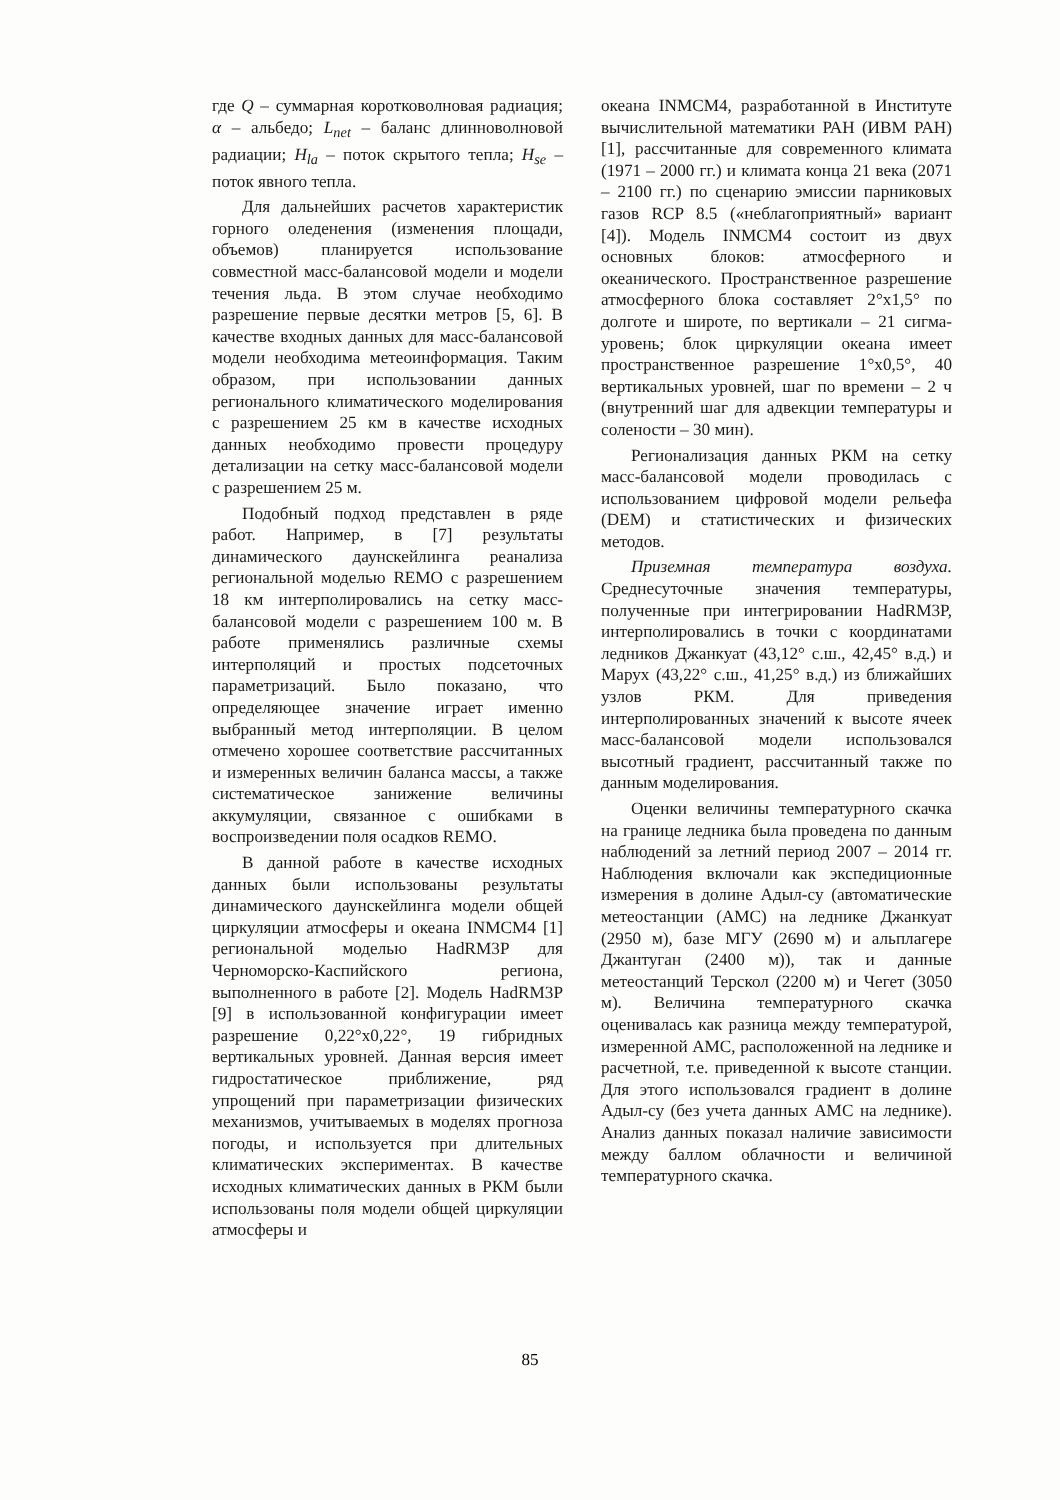где Q – суммарная коротковолновая радиация; α – альбедо; L<sub>net</sub> – баланс длинноволновой радиации; H<sub>la</sub> – поток скрытого тепла; H<sub>se</sub> – поток явного тепла.
Для дальнейших расчетов характеристик горного оледенения (изменения площади, объемов) планируется использование совместной масс-балансовой модели и модели течения льда. В этом случае необходимо разрешение первые десятки метров [5, 6]. В качестве входных данных для масс-балансовой модели необходима метеоинформация. Таким образом, при использовании данных регионального климатического моделирования с разрешением 25 км в качестве исходных данных необходимо провести процедуру детализации на сетку масс-балансовой модели с разрешением 25 м.
Подобный подход представлен в ряде работ. Например, в [7] результаты динамического даунскейлинга реанализа региональной моделью REMO с разрешением 18 км интерполировались на сетку масс-балансовой модели с разрешением 100 м. В работе применялись различные схемы интерполяций и простых подсеточных параметризаций. Было показано, что определяющее значение играет именно выбранный метод интерполяции. В целом отмечено хорошее соответствие рассчитанных и измеренных величин баланса массы, а также систематическое занижение величины аккумуляции, связанное с ошибками в воспроизведении поля осадков REMO.
В данной работе в качестве исходных данных были использованы результаты динамического даунскейлинга модели общей циркуляции атмосферы и океана INMCM4 [1] региональной моделью HadRM3P для Черноморско-Каспийского региона, выполненного в работе [2]. Модель HadRM3P [9] в использованной конфигурации имеет разрешение 0,22°x0,22°, 19 гибридных вертикальных уровней. Данная версия имеет гидростатическое приближение, ряд упрощений при параметризации физических механизмов, учитываемых в моделях прогноза погоды, и используется при длительных климатических экспериментах. В качестве исходных климатических данных в РКМ были использованы поля модели общей циркуляции атмосферы и
океана INMCM4, разработанной в Институте вычислительной математики РАН (ИВМ РАН) [1], рассчитанные для современного климата (1971 – 2000 гг.) и климата конца 21 века (2071 – 2100 гг.) по сценарию эмиссии парниковых газов RCP 8.5 («неблагоприятный» вариант [4]). Модель INMCM4 состоит из двух основных блоков: атмосферного и океанического. Пространственное разрешение атмосферного блока составляет 2°x1,5° по долготе и широте, по вертикали – 21 сигма-уровень; блок циркуляции океана имеет пространственное разрешение 1°x0,5°, 40 вертикальных уровней, шаг по времени – 2 ч (внутренний шаг для адвекции температуры и солености – 30 мин).
Регионализация данных РКМ на сетку масс-балансовой модели проводилась с использованием цифровой модели рельефа (DEM) и статистических и физических методов.
Приземная температура воздуха. Среднесуточные значения температуры, полученные при интегрировании HadRM3P, интерполировались в точки с координатами ледников Джанкуат (43,12° с.ш., 42,45° в.д.) и Марух (43,22° с.ш., 41,25° в.д.) из ближайших узлов РКМ. Для приведения интерполированных значений к высоте ячеек масс-балансовой модели использовался высотный градиент, рассчитанный также по данным моделирования.
Оценки величины температурного скачка на границе ледника была проведена по данным наблюдений за летний период 2007 – 2014 гг. Наблюдения включали как экспедиционные измерения в долине Адыл-су (автоматические метеостанции (АМС) на леднике Джанкуат (2950 м), базе МГУ (2690 м) и альплагере Джантуган (2400 м)), так и данные метеостанций Терскол (2200 м) и Чегет (3050 м). Величина температурного скачка оценивалась как разница между температурой, измеренной АМС, расположенной на леднике и расчетной, т.е. приведенной к высоте станции. Для этого использовался градиент в долине Адыл-су (без учета данных АМС на леднике). Анализ данных показал наличие зависимости между баллом облачности и величиной температурного скачка.
85